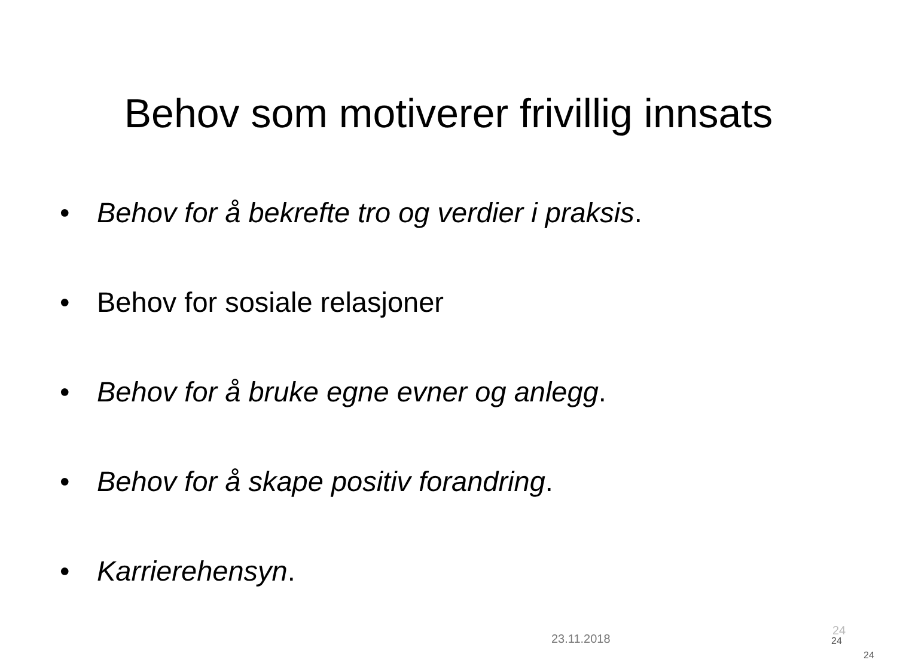Behov som motiverer frivillig innsats
• Behov for å bekrefte tro og verdier i praksis.
• Behov for sosiale relasjoner
• Behov for å bruke egne evner og anlegg.
• Behov for å skape positiv forandring.
• Karrierehensyn.
23.11.2018
24
24
24